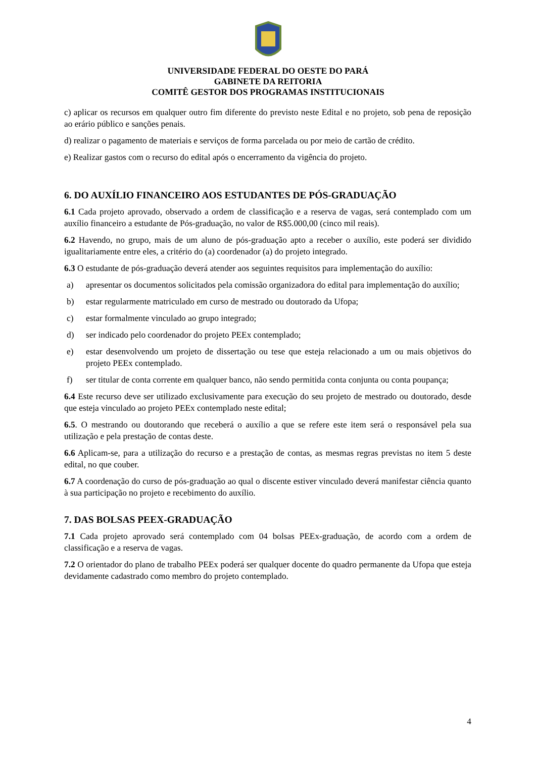UNIVERSIDADE FEDERAL DO OESTE DO PARÁ
GABINETE DA REITORIA
COMITÊ GESTOR DOS PROGRAMAS INSTITUCIONAIS
c) aplicar os recursos em qualquer outro fim diferente do previsto neste Edital e no projeto, sob pena de reposição ao erário público e sanções penais.
d) realizar o pagamento de materiais e serviços de forma parcelada ou por meio de cartão de crédito.
e) Realizar gastos com o recurso do edital após o encerramento da vigência do projeto.
6. DO AUXÍLIO FINANCEIRO AOS ESTUDANTES DE PÓS-GRADUAÇÃO
6.1 Cada projeto aprovado, observado a ordem de classificação e a reserva de vagas, será contemplado com um auxílio financeiro a estudante de Pós-graduação, no valor de R$5.000,00 (cinco mil reais).
6.2 Havendo, no grupo, mais de um aluno de pós-graduação apto a receber o auxílio, este poderá ser dividido igualitariamente entre eles, a critério do (a) coordenador (a) do projeto integrado.
6.3 O estudante de pós-graduação deverá atender aos seguintes requisitos para implementação do auxílio:
a) apresentar os documentos solicitados pela comissão organizadora do edital para implementação do auxílio;
b) estar regularmente matriculado em curso de mestrado ou doutorado da Ufopa;
c) estar formalmente vinculado ao grupo integrado;
d) ser indicado pelo coordenador do projeto PEEx contemplado;
e) estar desenvolvendo um projeto de dissertação ou tese que esteja relacionado a um ou mais objetivos do projeto PEEx contemplado.
f) ser titular de conta corrente em qualquer banco, não sendo permitida conta conjunta ou conta poupança;
6.4 Este recurso deve ser utilizado exclusivamente para execução do seu projeto de mestrado ou doutorado, desde que esteja vinculado ao projeto PEEx contemplado neste edital;
6.5. O mestrando ou doutorando que receberá o auxílio a que se refere este item será o responsável pela sua utilização e pela prestação de contas deste.
6.6 Aplicam-se, para a utilização do recurso e a prestação de contas, as mesmas regras previstas no item 5 deste edital, no que couber.
6.7 A coordenação do curso de pós-graduação ao qual o discente estiver vinculado deverá manifestar ciência quanto à sua participação no projeto e recebimento do auxílio.
7. DAS BOLSAS PEEX-GRADUAÇÃO
7.1 Cada projeto aprovado será contemplado com 04 bolsas PEEx-graduação, de acordo com a ordem de classificação e a reserva de vagas.
7.2 O orientador do plano de trabalho PEEx poderá ser qualquer docente do quadro permanente da Ufopa que esteja devidamente cadastrado como membro do projeto contemplado.
4